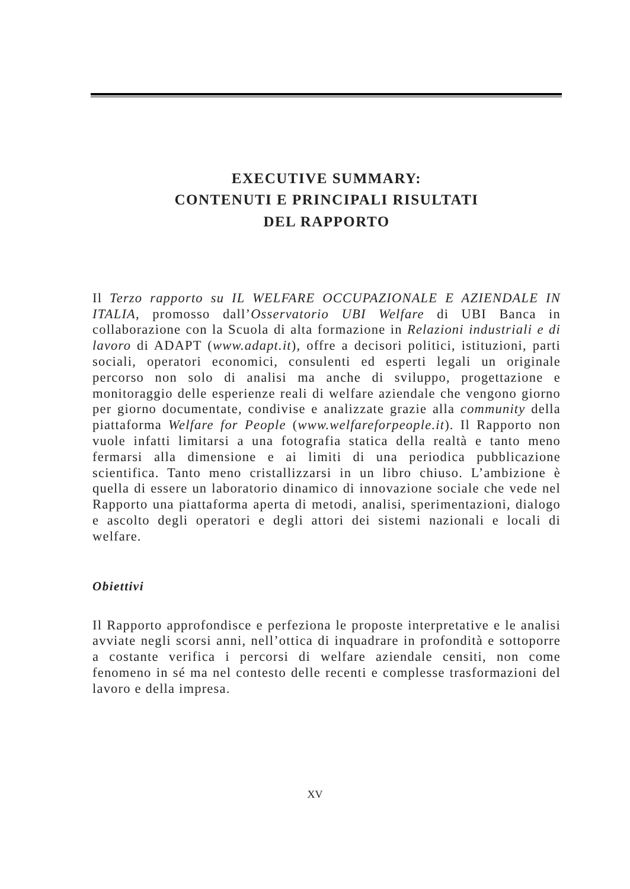EXECUTIVE SUMMARY:
CONTENUTI E PRINCIPALI RISULTATI
DEL RAPPORTO
Il Terzo rapporto su IL WELFARE OCCUPAZIONALE E AZIENDALE IN ITALIA, promosso dall’Osservatorio UBI Welfare di UBI Banca in collaborazione con la Scuola di alta formazione in Relazioni industriali e di lavoro di ADAPT (www.adapt.it), offre a decisori politici, istituzioni, parti sociali, operatori economici, consulenti ed esperti legali un originale percorso non solo di analisi ma anche di sviluppo, progettazione e monitoraggio delle esperienze reali di welfare aziendale che vengono giorno per giorno documentate, condivise e analizzate grazie alla community della piattaforma Welfare for People (www.welfareforpeople.it). Il Rapporto non vuole infatti limitarsi a una fotografia statica della realtà e tanto meno fermarsi alla dimensione e ai limiti di una periodica pubblicazione scientifica. Tanto meno cristallizzarsi in un libro chiuso. L’ambizione è quella di essere un laboratorio dinamico di innovazione sociale che vede nel Rapporto una piattaforma aperta di metodi, analisi, sperimentazioni, dialogo e ascolto degli operatori e degli attori dei sistemi nazionali e locali di welfare.
Obiettivi
Il Rapporto approfondisce e perfeziona le proposte interpretative e le analisi avviate negli scorsi anni, nell’ottica di inquadrare in profondità e sottoporre a costante verifica i percorsi di welfare aziendale censiti, non come fenomeno in sé ma nel contesto delle recenti e complesse trasformazioni del lavoro e della impresa.
XV